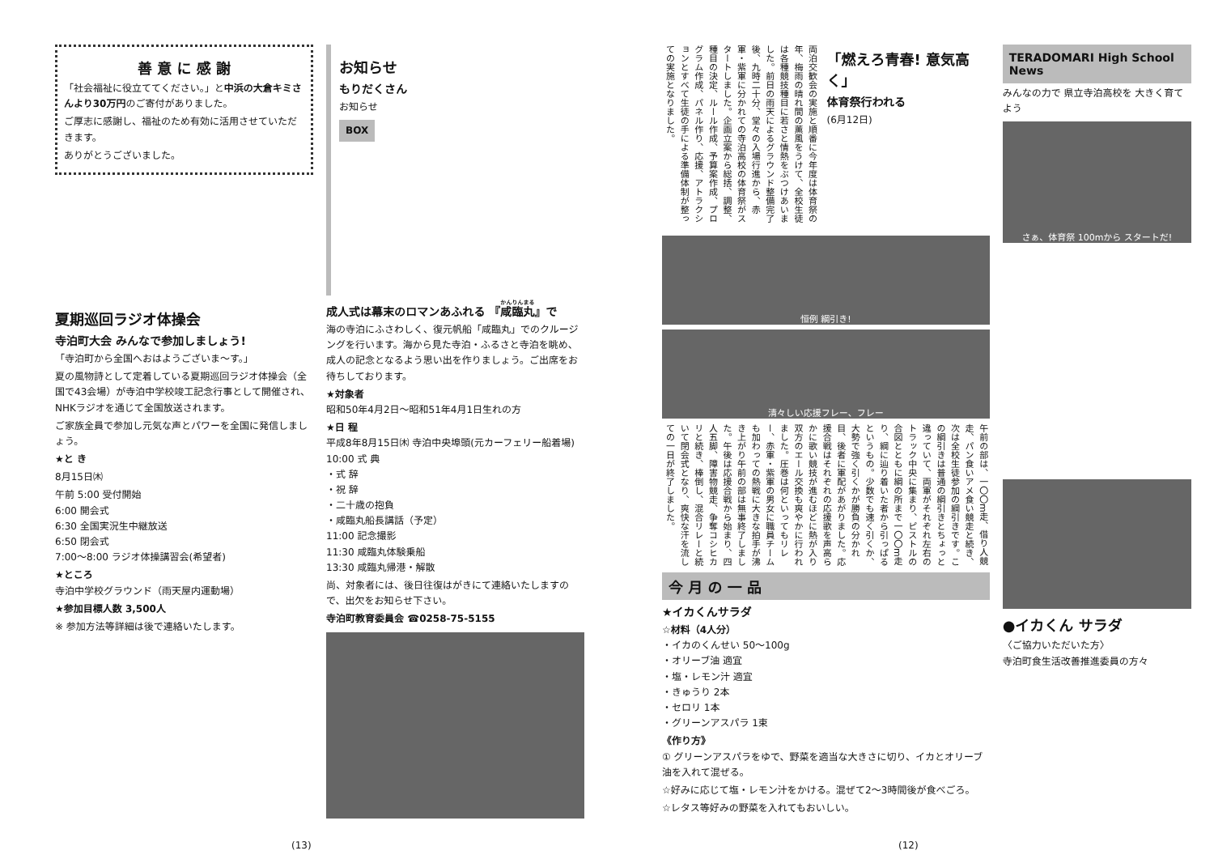善 意 に 感 謝
「社会福祉に役立ててください。」と中浜の大倉キミさんより30万円のご寄付がありました。
ご厚志に感謝し、福祉のため有効に活用させていただきます。
ありがとうございました。
夏期巡回ラジオ体操会
寺泊町大会 みんなで参加しましょう!
「寺泊町から全国へおはようございま～す。」
夏の風物詩として定着している夏期巡回ラジオ体操会（全国で43会場）が寺泊中学校竣工記念行事として開催され、NHKラジオを通じて全国放送されます。
ご家族全員で参加し元気な声とパワーを全国に発信しましょう。
★と き
8月15日㈭
午前 5:00 受付開始
6:00 開会式
6:30 全国実況生中継放送
6:50 閉会式
7:00～8:00 ラジオ体操講習会(希望者)
★ところ
寺泊中学校グラウンド（雨天屋内運動場）
★参加目標人数 3,500人
※ 参加方法等詳細は後で連絡いたします。
お知らせ
もりだくさん
お知らせ
BOX
成人式は幕末のロマンあふれる 『咸臨丸』で
海の寺泊にふさわしく、復元帆船「咸臨丸」でのクルージングを行います。海から見た寺泊・ふるさと寺泊を眺め、成人の記念となるよう思い出を作りましょう。ご出席をお待ちしております。
★対象者
昭和50年4月2日～昭和51年4月1日生れの方
★日 程
平成8年8月15日㈭ 寺泊中央埠頭(元カーフェリー船着場)
10:00 式 典
・式 辞
・祝 辞
・二十歳の抱負
・咸臨丸船長講話（予定）
11:00 記念撮影
11:30 咸臨丸体験乗船
13:30 咸臨丸帰港・解散
尚、対象者には、後日往復はがきにて連絡いたしますので、出欠をお知らせ下さい。
寺泊町教育委員会 ☎0258-75-5155
(13)
両泊交歓会の実施と順番に今年度は体育祭の年、梅雨の晴れ間の薫風をうけて、全校生徒は各種競技種目に若さと情熱をぶつけあいました。前日の雨天によるグラウンド整備完了後、九時二十分、堂々の入場行進から、赤軍・紫軍に分かれての寺泊高校の体育祭がスタートしました。企画立案から総括、調整、種目の決定、ルール作成、予算案作成、プログラム作成、パネル作り、応援、アトラクションとすべて生徒の手による準備体制が整っての実施となりました。
「燃えろ青春! 意気高く」
体育祭行われる
(6月12日)
恒例 綱引き!
清々しい応援フレー、フレー
午前の部は、一〇〇m走、借り人競走、パン食いアメ食い競走と続き、次は全校生徒参加の綱引きです。この綱引きは普通の綱引きとちょっと違っていて、両軍がそれぞれ左右のトラック中央に集まり、ピストルの合図とともに綱の所まで一〇〇m走り、綱に辿り着いた者から引っぱるというもの。少数でも速く引くか、大勢で強く引くかが勝負の分かれ目、後者に軍配があがりました。応援合戦はそれぞれの応援歌を声高らかに歌い競技が進むほどに熱が入り双方のエール交換も爽やかに行われました。圧巻は何といってもリレー、赤軍・紫軍の男女に職員チームも加わっての熱戦に大きな拍手が沸き上がり午前の部は無事終了しました。午後は応援合戦から始まり、四人五脚、障害物競走、争奪コシヒカリと続き、棒倒し、混合リレーと続いて閉会式となり、爽快な汗を流しての一日が終了しました。
今 月 の 一 品
★イカくんサラダ
☆材料（4人分）
・イカのくんせい 50～100g
・オリーブ油 適宜
・塩・レモン汁 適宜
・きゅうり 2本
・セロリ 1本
・グリーンアスパラ 1束
《作り方》
① グリーンアスパラをゆで、野菜を適当な大きさに切り、イカとオリーブ油を入れて混ぜる。
☆好みに応じて塩・レモン汁をかける。混ぜて2～3時間後が食べごろ。
☆レタス等好みの野菜を入れてもおいしい。
TERADOMARI High School News
みんなの力で 県立寺泊高校を 大きく育てよう
さぁ、体育祭 100mから スタートだ!
●イカくん サラダ
〈ご協力いただいた方〉
寺泊町食生活改善推進委員の方々
(12)